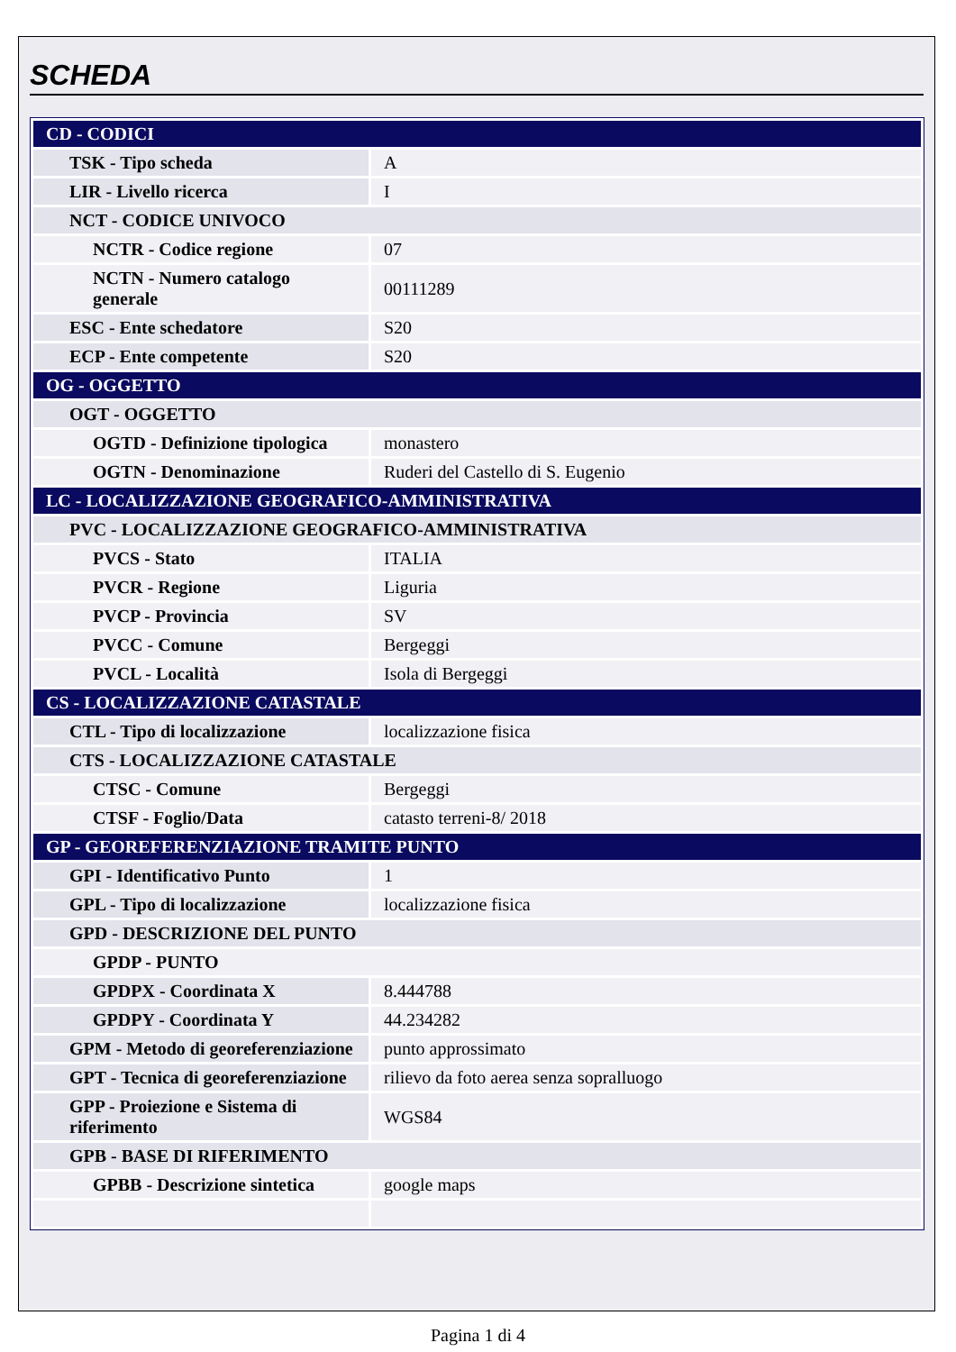SCHEDA
| CD - CODICI | |
| TSK - Tipo scheda | A |
| LIR - Livello ricerca | I |
| NCT - CODICE UNIVOCO | |
| NCTR - Codice regione | 07 |
| NCTN - Numero catalogo generale | 00111289 |
| ESC - Ente schedatore | S20 |
| ECP - Ente competente | S20 |
| OG - OGGETTO | |
| OGT - OGGETTO | |
| OGTD - Definizione tipologica | monastero |
| OGTN - Denominazione | Ruderi del Castello di S. Eugenio |
| LC - LOCALIZZAZIONE GEOGRAFICO-AMMINISTRATIVA | |
| PVC - LOCALIZZAZIONE GEOGRAFICO-AMMINISTRATIVA | |
| PVCS - Stato | ITALIA |
| PVCR - Regione | Liguria |
| PVCP - Provincia | SV |
| PVCC - Comune | Bergeggi |
| PVCL - Località | Isola di Bergeggi |
| CS - LOCALIZZAZIONE CATASTALE | |
| CTL - Tipo di localizzazione | localizzazione fisica |
| CTS - LOCALIZZAZIONE CATASTALE | |
| CTSC - Comune | Bergeggi |
| CTSF - Foglio/Data | catasto terreni-8/ 2018 |
| GP - GEOREFERENZIAZIONE TRAMITE PUNTO | |
| GPI - Identificativo Punto | 1 |
| GPL - Tipo di localizzazione | localizzazione fisica |
| GPD - DESCRIZIONE DEL PUNTO | |
| GPDP - PUNTO | |
| GPDPX - Coordinata X | 8.444788 |
| GPDPY - Coordinata Y | 44.234282 |
| GPM - Metodo di georeferenziazione | punto approssimato |
| GPT - Tecnica di georeferenziazione | rilievo da foto aerea senza sopralluogo |
| GPP - Proiezione e Sistema di riferimento | WGS84 |
| GPB - BASE DI RIFERIMENTO | |
| GPBB - Descrizione sintetica | google maps |
Pagina 1 di 4